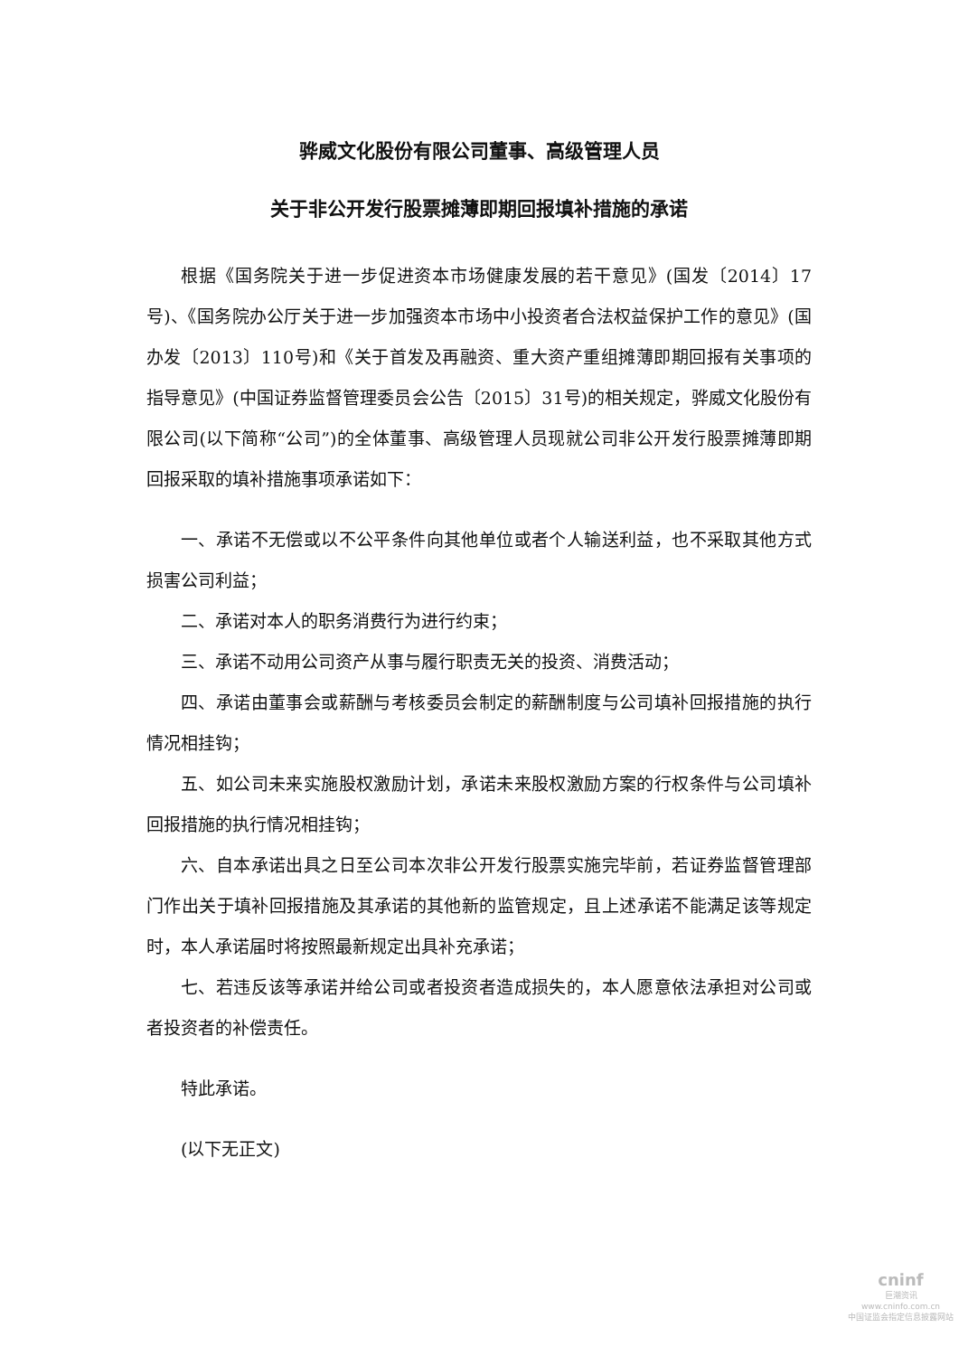骅威文化股份有限公司董事、高级管理人员
关于非公开发行股票摊薄即期回报填补措施的承诺
根据《国务院关于进一步促进资本市场健康发展的若干意见》(国发〔2014〕17号)、《国务院办公厅关于进一步加强资本市场中小投资者合法权益保护工作的意见》(国办发〔2013〕110号)和《关于首发及再融资、重大资产重组摊薄即期回报有关事项的指导意见》(中国证券监督管理委员会公告〔2015〕31号)的相关规定，骅威文化股份有限公司(以下简称“公司”)的全体董事、高级管理人员现就公司非公开发行股票摊薄即期回报采取的填补措施事项承诺如下：
一、承诺不无偿或以不公平条件向其他单位或者个人输送利益，也不采取其他方式损害公司利益；
二、承诺对本人的职务消费行为进行约束；
三、承诺不动用公司资产从事与履行职责无关的投资、消费活动；
四、承诺由董事会或薪酬与考核委员会制定的薪酬制度与公司填补回报措施的执行情况相挂钩；
五、如公司未来实施股权激励计划，承诺未来股权激励方案的行权条件与公司填补回报措施的执行情况相挂钩；
六、自本承诺出具之日至公司本次非公开发行股票实施完毕前，若证券监督管理部门作出关于填补回报措施及其承诺的其他新的监管规定，且上述承诺不能满足该等规定时，本人承诺届时将按照最新规定出具补充承诺；
七、若违反该等承诺并给公司或者投资者造成损失的，本人愿意依法承担对公司或者投资者的补偿责任。
特此承诺。
(以下无正文)
cninf
巨潮资讯
www.cninfo.com.cn
中国证监会指定信息披露网站